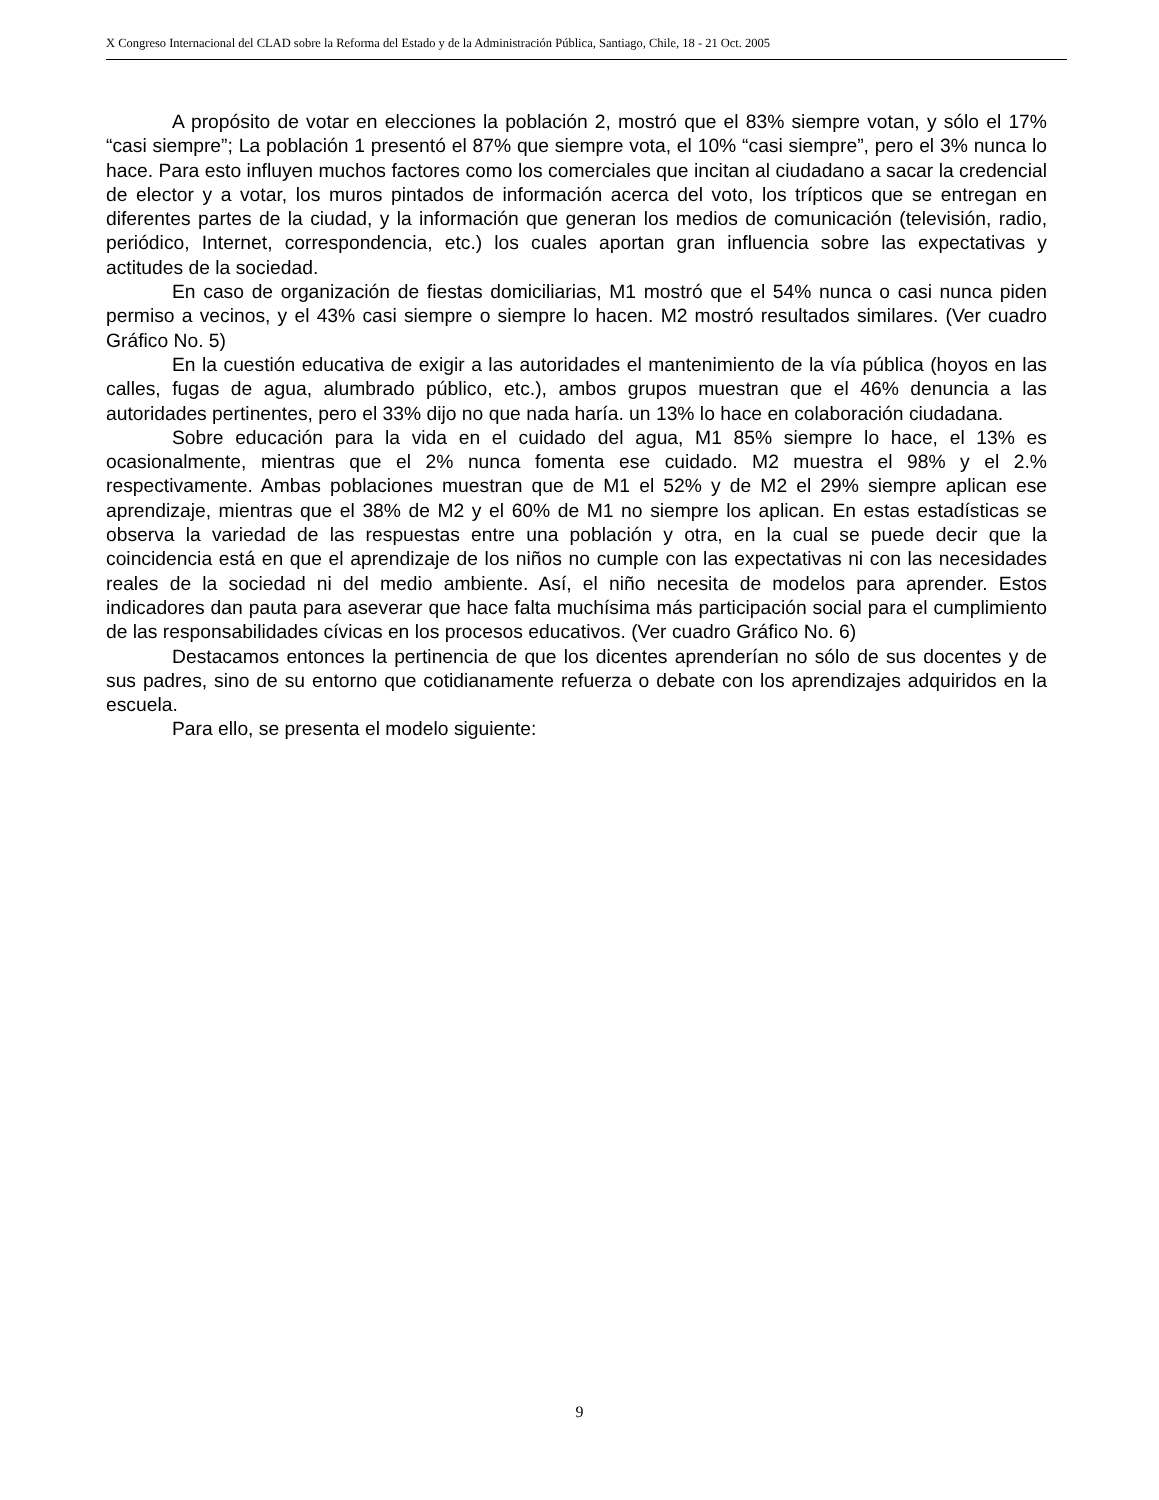X Congreso Internacional del CLAD sobre la Reforma del Estado y de la Administración Pública, Santiago, Chile, 18 - 21 Oct. 2005
A propósito de votar en elecciones la población 2, mostró que el 83% siempre votan, y sólo el 17% “casi siempre”; La población 1 presentó el 87% que siempre vota, el 10% “casi siempre”, pero el 3% nunca lo hace. Para esto influyen muchos factores como los comerciales que incitan al ciudadano a sacar la credencial de elector y a votar, los muros pintados de información acerca del voto, los trípticos que se entregan en diferentes partes de la ciudad, y la información que generan los medios de comunicación (televisión, radio, periódico, Internet, correspondencia, etc.) los cuales aportan gran influencia sobre las expectativas y actitudes de la sociedad.
En caso de organización de fiestas domiciliarias, M1 mostró que el 54% nunca o casi nunca piden permiso a vecinos, y el 43% casi siempre o siempre lo hacen. M2 mostró resultados similares. (Ver cuadro Gráfico No. 5)
En la cuestión educativa de exigir a las autoridades el mantenimiento de la vía pública (hoyos en las calles, fugas de agua, alumbrado público, etc.), ambos grupos muestran que el 46% denuncia a las autoridades pertinentes, pero el 33% dijo no que nada haría. un 13% lo hace en colaboración ciudadana.
Sobre educación para la vida en el cuidado del agua, M1 85% siempre lo hace, el 13% es ocasionalmente, mientras que el 2% nunca fomenta ese cuidado. M2 muestra el 98% y el 2.% respectivamente. Ambas poblaciones muestran que de M1 el 52% y de M2 el 29% siempre aplican ese aprendizaje, mientras que el 38% de M2 y el 60% de M1 no siempre los aplican. En estas estadísticas se observa la variedad de las respuestas entre una población y otra, en la cual se puede decir que la coincidencia está en que el aprendizaje de los niños no cumple con las expectativas ni con las necesidades reales de la sociedad ni del medio ambiente. Así, el niño necesita de modelos para aprender. Estos indicadores dan pauta para aseverar que hace falta muchísima más participación social para el cumplimiento de las responsabilidades cívicas en los procesos educativos. (Ver cuadro Gráfico No. 6)
Destacamos entonces la pertinencia de que los dicentes aprenderían no sólo de sus docentes y de sus padres, sino de su entorno que cotidianamente refuerza o debate con los aprendizajes adquiridos en la escuela.
Para ello, se presenta el modelo siguiente:
9